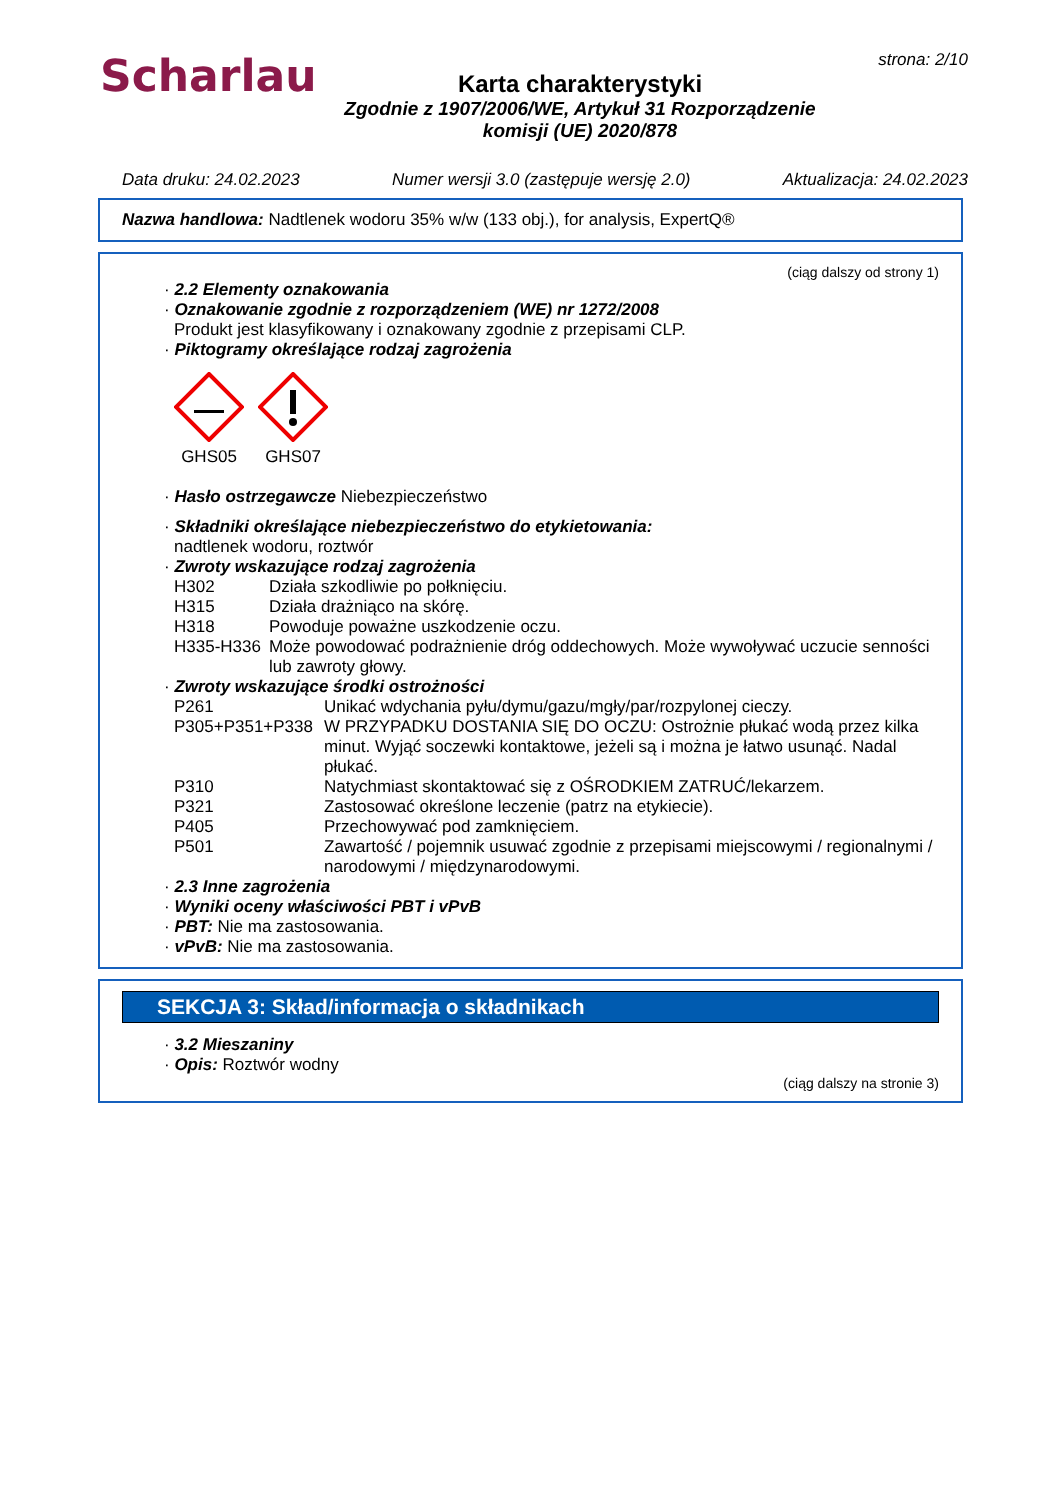Scharlau strona: 2/10
Karta charakterystyki
Zgodnie z 1907/2006/WE, Artykuł 31 Rozporządzenie
komisji (UE) 2020/878
Data druku: 24.02.2023 Numer wersji 3.0 (zastępuje wersję 2.0) Aktualizacja: 24.02.2023
Nazwa handlowa: Nadtlenek wodoru 35% w/w (133 obj.), for analysis, ExpertQ®
(ciąg dalszy od strony 1)
· 2.2 Elementy oznakowania
· Oznakowanie zgodnie z rozporządzeniem (WE) nr 1272/2008
Produkt jest klasyfikowany i oznakowany zgodnie z przepisami CLP.
· Piktogramy określające rodzaj zagrożenia
GHS05
GHS07
· Hasło ostrzegawcze Niebezpieczeństwo
· Składniki określające niebezpieczeństwo do etykietowania:
nadtlenek wodoru, roztwór
· Zwroty wskazujące rodzaj zagrożenia
H302 Działa szkodliwie po połknięciu.
H315 Działa drażniąco na skórę.
H318 Powoduje poważne uszkodzenie oczu.
H335-H336 Może powodować podrażnienie dróg oddechowych. Może wywoływać uczucie senności lub zawroty głowy.
· Zwroty wskazujące środki ostrożności
P261 Unikać wdychania pyłu/dymu/gazu/mgły/par/rozpylonej cieczy.
P305+P351+P338 W PRZYPADKU DOSTANIA SIĘ DO OCZU: Ostrożnie płukać wodą przez kilka minut. Wyjąć soczewki kontaktowe, jeżeli są i można je łatwo usunąć. Nadal płukać.
P310 Natychmiast skontaktować się z OŚRODKIEM ZATRUĆ/lekarzem.
P321 Zastosować określone leczenie (patrz na etykiecie).
P405 Przechowywać pod zamknięciem.
P501 Zawartość / pojemnik usuwać zgodnie z przepisami miejscowymi / regionalnymi / narodowymi / międzynarodowymi.
· 2.3 Inne zagrożenia
· Wyniki oceny właściwości PBT i vPvB
· PBT: Nie ma zastosowania.
· vPvB: Nie ma zastosowania.
SEKCJA 3: Skład/informacja o składnikach
· 3.2 Mieszaniny
· Opis: Roztwór wodny
(ciąg dalszy na stronie 3)